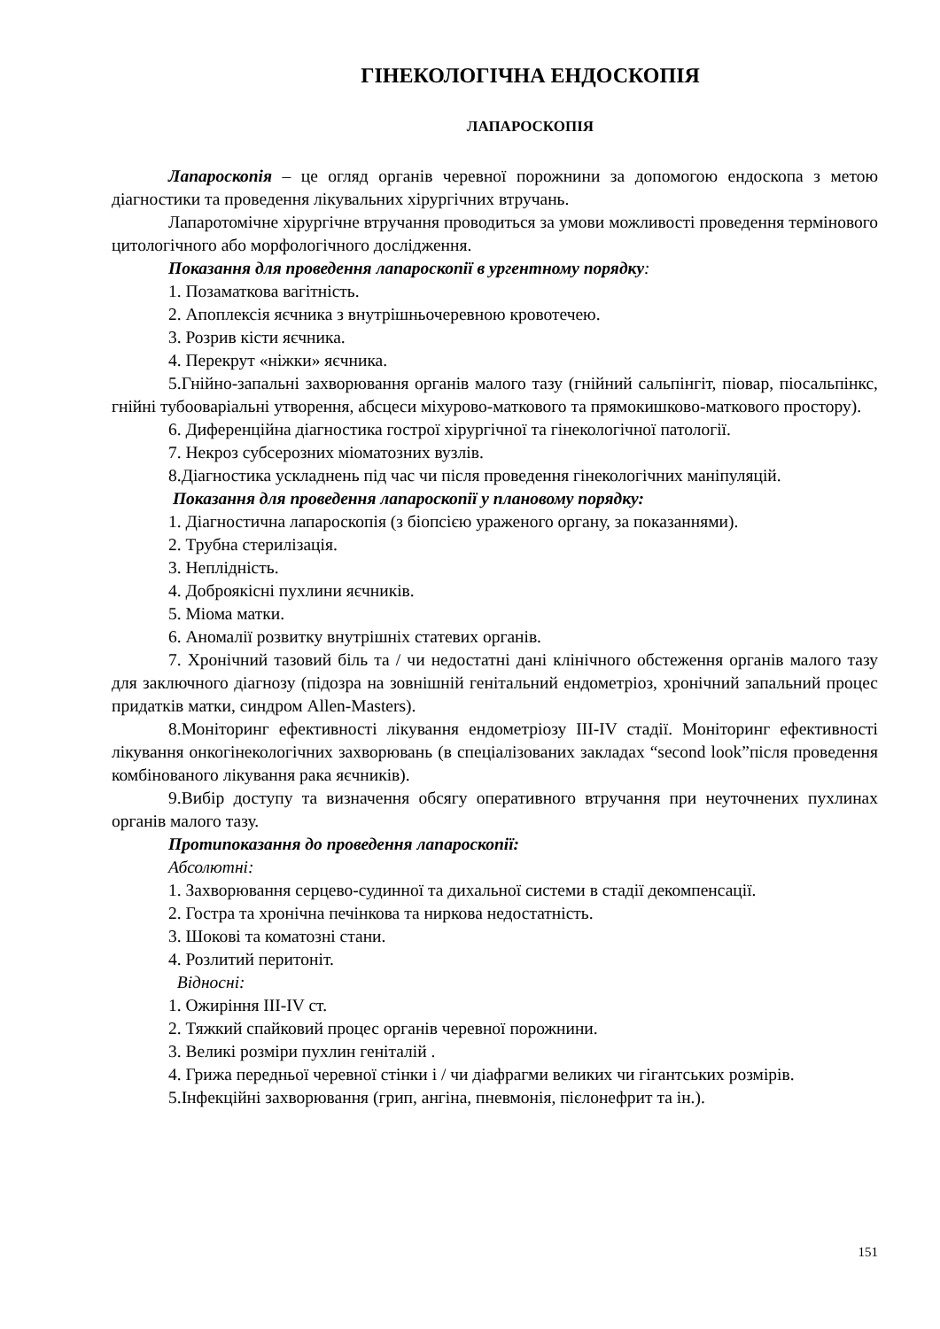ГІНЕКОЛОГІЧНА ЕНДОСКОПІЯ
ЛАПАРОСКОПІЯ
Лапароскопія – це огляд органів черевної порожнини за допомогою ендоскопа з метою діагностики та проведення лікувальних хірургічних втручань.
Лапаротомічне хірургічне втручання проводиться за умови можливості проведення термінового цитологічного або морфологічного дослідження.
Показання для проведення лапароскопії в ургентному порядку:
1. Позаматкова вагітність.
2. Апоплексія яєчника з внутрішньочеревною кровотечею.
3. Розрив кісти яєчника.
4. Перекрут «ніжки» яєчника.
5.Гнійно-запальні захворювання органів малого тазу (гнійний сальпінгіт, піовар, піосальпінкс, гнійні тубооваріальні утворення, абсцеси міхурово-маткового та прямокишково-маткового простору).
6. Диференційна діагностика гострої хірургічної та гінекологічної патології.
7. Некроз субсерозних міоматозних вузлів.
8.Діагностика ускладнень під час чи після проведення гінекологічних маніпуляцій.
Показання для проведення лапароскопії у плановому порядку:
1. Діагностична лапароскопія (з біопсією ураженого органу, за показаннями).
2. Трубна стерилізація.
3. Неплідність.
4. Доброякісні пухлини яєчників.
5. Міома матки.
6. Аномалії розвитку внутрішніх статевих органів.
7. Хронічний тазовий біль та / чи недостатні дані клінічного обстеження органів малого тазу для заключного діагнозу (підозра на зовнішній генітальний ендометріоз, хронічний запальний процес придатків матки, синдром Allen-Masters).
8.Моніторинг ефективності лікування ендометріозу III-IV стадії. Моніторинг ефективності лікування онкогінекологічних захворювань (в спеціалізованих закладах “second look”після проведення комбінованого лікування рака яєчників).
9.Вибір доступу та визначення обсягу оперативного втручання при неуточнених пухлинах органів малого тазу.
Протипоказання до проведення лапароскопії:
Абсолютні:
1. Захворювання серцево-судинної та дихальної системи в стадії декомпенсації.
2. Гостра та хронічна печінкова та ниркова недостатність.
3. Шокові та коматозні стани.
4. Розлитий перитоніт.
Відносні:
1. Ожиріння III-IV ст.
2. Тяжкий спайковий процес органів черевної порожнини.
3. Великі розміри пухлин геніталій .
4. Грижа передньої черевної стінки і / чи діафрагми великих чи гігантських розмірів.
5.Інфекційні захворювання (грип, ангіна, пневмонія, пієлонефрит та ін.).
151